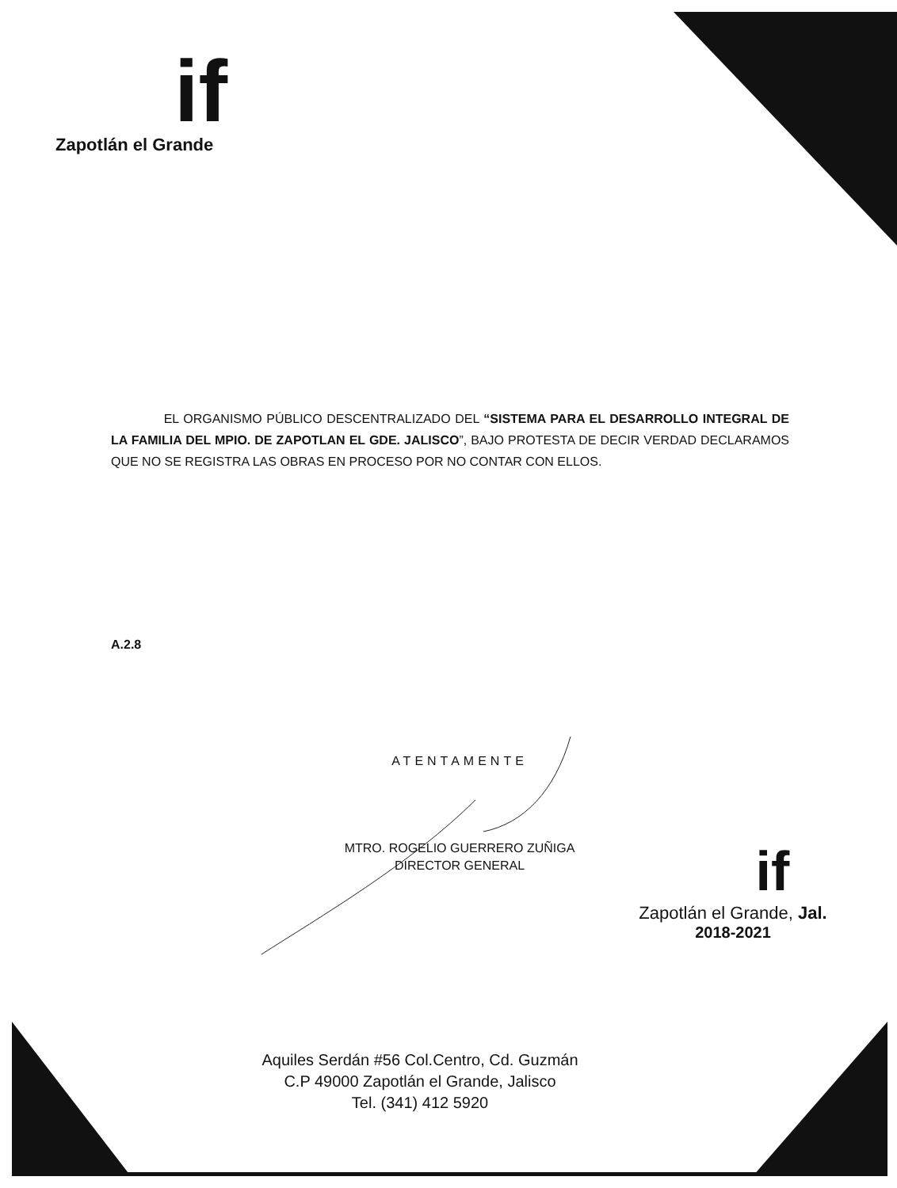if
Zapotlán el Grande
EL ORGANISMO PÚBLICO DESCENTRALIZADO DEL “SISTEMA PARA EL DESARROLLO INTEGRAL DE LA FAMILIA DEL MPIO. DE ZAPOTLAN EL GDE. JALISCO”, BAJO PROTESTA DE DECIR VERDAD DECLARAMOS QUE NO SE REGISTRA LAS OBRAS EN PROCESO POR NO CONTAR CON ELLOS.
A.2.8
ATENTAMENTE
MTRO. ROGELIO GUERRERO ZUÑIGA
DIRECTOR GENERAL
if
Zapotlán el Grande, Jal.
2018-2021
Aquiles Serdán #56 Col.Centro, Cd. Guzmán
C.P 49000 Zapotlán el Grande, Jalisco
Tel. (341) 412 5920